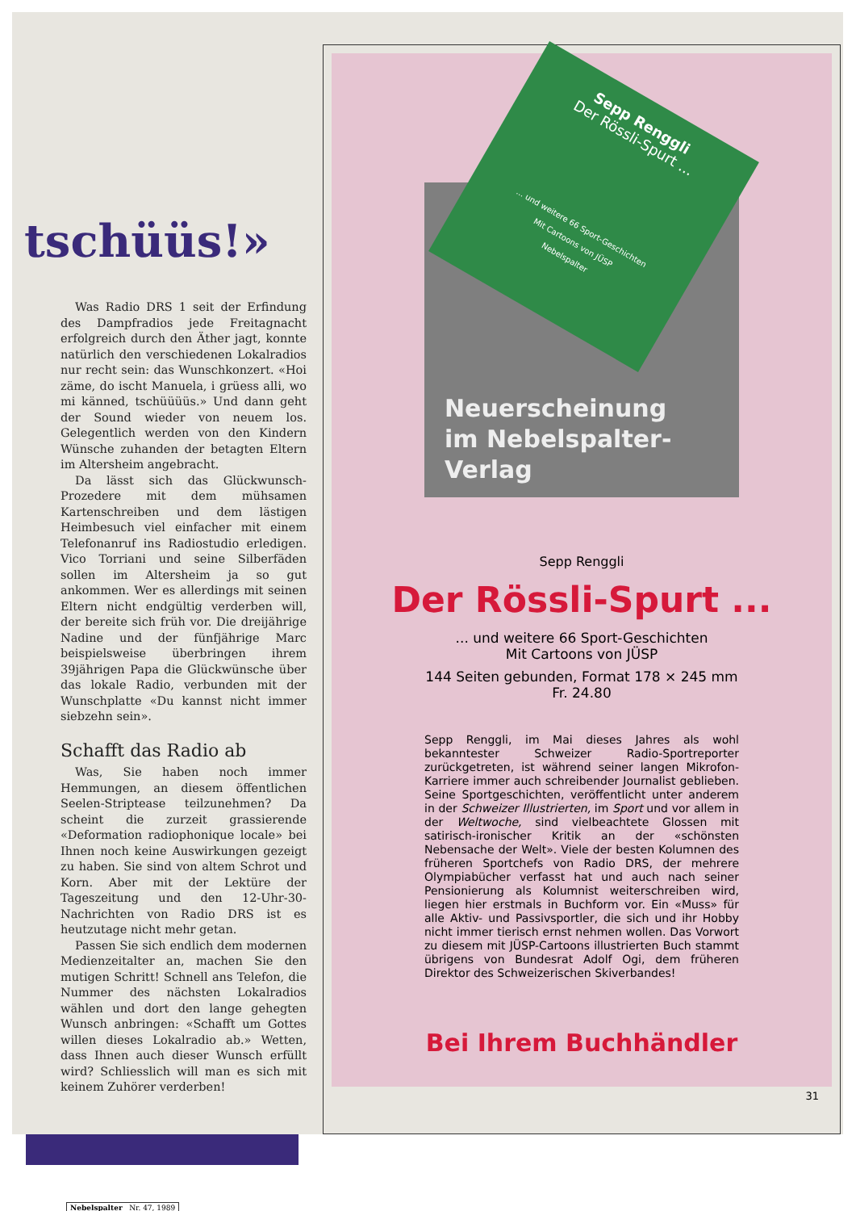tschüüs!»
Was Radio DRS 1 seit der Erfindung des Dampfradios jede Freitagnacht erfolgreich durch den Äther jagt, konnte natürlich den verschiedenen Lokalradios nur recht sein: das Wunschkonzert. «Hoi zäme, do ischt Manuela, i grüess alli, wo mi känned, tschüüüüs.» Und dann geht der Sound wieder von neuem los. Gelegentlich werden von den Kindern Wünsche zuhanden der betagten Eltern im Altersheim angebracht.
Da lässt sich das Glückwunsch-Prozedere mit dem mühsamen Kartenschreiben und dem lästigen Heimbesuch viel einfacher mit einem Telefonanruf ins Radiostudio erledigen. Vico Torriani und seine Silberfäden sollen im Altersheim ja so gut ankommen. Wer es allerdings mit seinen Eltern nicht endgültig verderben will, der bereite sich früh vor. Die dreijährige Nadine und der fünfjährige Marc beispielsweise überbringen ihrem 39jährigen Papa die Glückwünsche über das lokale Radio, verbunden mit der Wunschplatte «Du kannst nicht immer siebzehn sein».
Schafft das Radio ab
Was, Sie haben noch immer Hemmungen, an diesem öffentlichen Seelen-Striptease teilzunehmen? Da scheint die zurzeit grassierende «Deformation radiophonique locale» bei Ihnen noch keine Auswirkungen gezeigt zu haben. Sie sind von altem Schrot und Korn. Aber mit der Lektüre der Tageszeitung und den 12-Uhr-30-Nachrichten von Radio DRS ist es heutzutage nicht mehr getan.
Passen Sie sich endlich dem modernen Medienzeitalter an, machen Sie den mutigen Schritt! Schnell ans Telefon, die Nummer des nächsten Lokalradios wählen und dort den lange gehegten Wunsch anbringen: «Schafft um Gottes willen dieses Lokalradio ab.» Wetten, dass Ihnen auch dieser Wunsch erfüllt wird? Schliesslich will man es sich mit keinem Zuhörer verderben!
Nebelspalter Nr. 47, 1989
Sepp Renggli
Der Rössli-Spurt ...
... und weitere 66 Sport-Geschichten
Mit Cartoons von JÜSP
Nebelspalter
Neuerscheinung
im Nebelspalter-Verlag
Sepp Renggli
Der Rössli-Spurt ...
... und weitere 66 Sport-Geschichten
Mit Cartoons von JÜSP
144 Seiten gebunden, Format 178 × 245 mm
Fr. 24.80
Sepp Renggli, im Mai dieses Jahres als wohl bekanntester Schweizer Radio-Sportreporter zurückgetreten, ist während seiner langen Mikrofon-Karriere immer auch schreibender Journalist geblieben. Seine Sportgeschichten, veröffentlicht unter anderem in der Schweizer Illustrierten, im Sport und vor allem in der Weltwoche, sind vielbeachtete Glossen mit satirisch-ironischer Kritik an der «schönsten Nebensache der Welt». Viele der besten Kolumnen des früheren Sportchefs von Radio DRS, der mehrere Olympiabücher verfasst hat und auch nach seiner Pensionierung als Kolumnist weiterschreiben wird, liegen hier erstmals in Buchform vor. Ein «Muss» für alle Aktiv- und Passivsportler, die sich und ihr Hobby nicht immer tierisch ernst nehmen wollen. Das Vorwort zu diesem mit JÜSP-Cartoons illustrierten Buch stammt übrigens von Bundesrat Adolf Ogi, dem früheren Direktor des Schweizerischen Skiverbandes!
Bei Ihrem Buchhändler
31